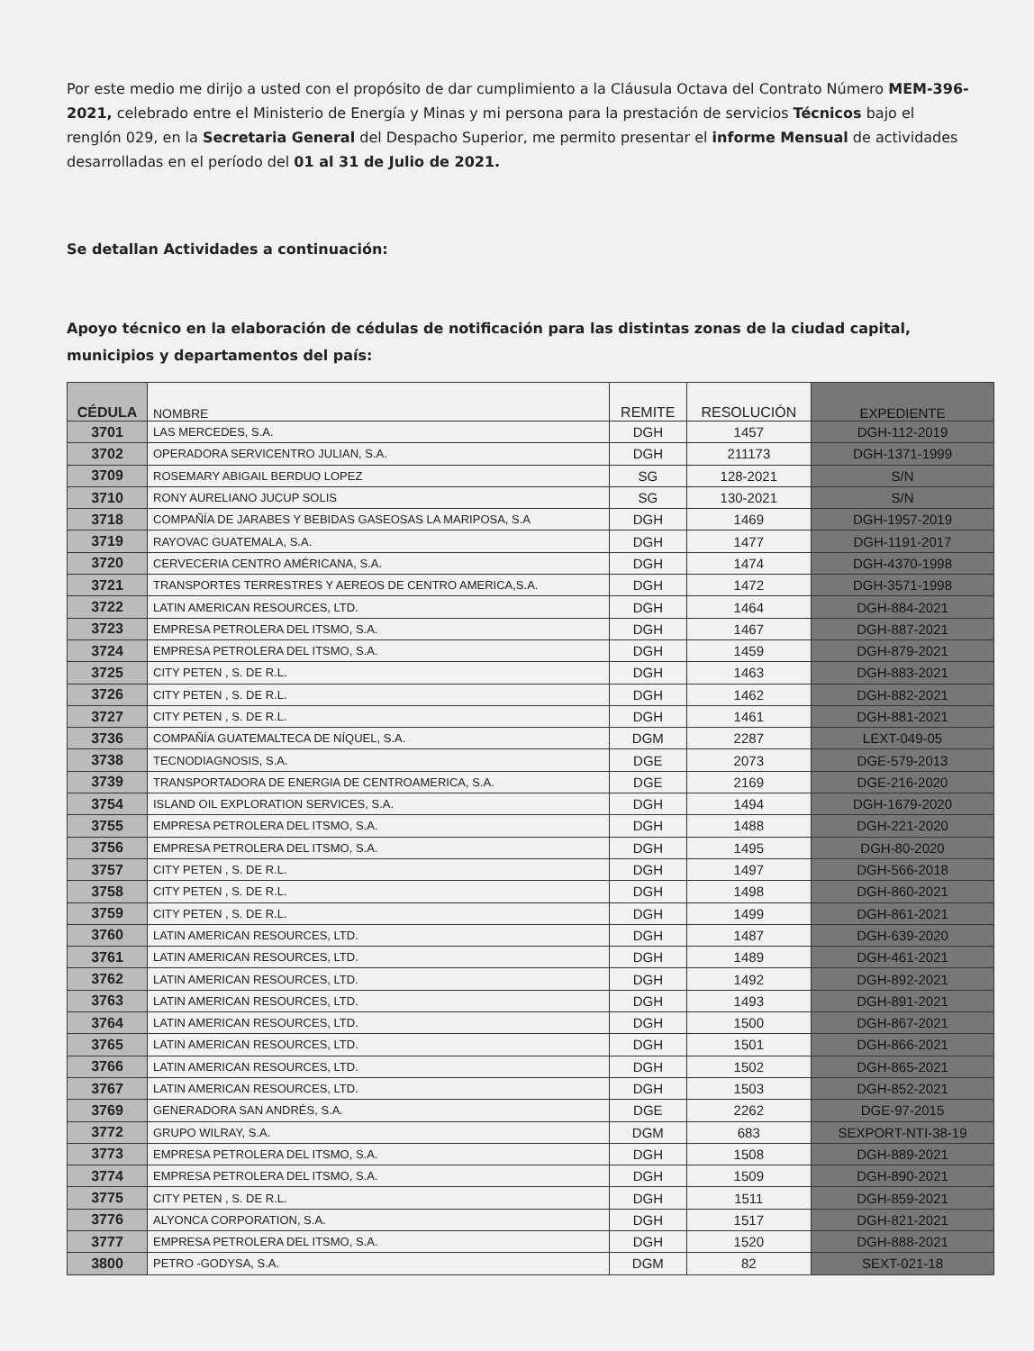Por este medio me dirijo a usted con el propósito de dar cumplimiento a la Cláusula Octava del Contrato Número MEM-396-2021, celebrado entre el Ministerio de Energía y Minas y mi persona para la prestación de servicios Técnicos bajo el renglón 029, en la Secretaria General del Despacho Superior, me permito presentar el informe Mensual de actividades desarrolladas en el período del 01 al 31 de Julio de 2021.
Se detallan Actividades a continuación:
Apoyo técnico en la elaboración de cédulas de notificación para las distintas zonas de la ciudad capital, municipios y departamentos del país:
| CÉDULA | NOMBRE | REMITE | RESOLUCIÓN | EXPEDIENTE |
| --- | --- | --- | --- | --- |
| 3701 | LAS MERCEDES, S.A. | DGH | 1457 | DGH-112-2019 |
| 3702 | OPERADORA SERVICENTRO JULIAN, S.A. | DGH | 211173 | DGH-1371-1999 |
| 3709 | ROSEMARY ABIGAIL BERDUO LOPEZ | SG | 128-2021 | S/N |
| 3710 | RONY AURELIANO JUCUP SOLIS | SG | 130-2021 | S/N |
| 3718 | COMPAÑÍA DE JARABES Y BEBIDAS GASEOSAS LA MARIPOSA, S.A | DGH | 1469 | DGH-1957-2019 |
| 3719 | RAYOVAC GUATEMALA, S.A. | DGH | 1477 | DGH-1191-2017 |
| 3720 | CERVECERIA CENTRO AMÉRICANA, S.A. | DGH | 1474 | DGH-4370-1998 |
| 3721 | TRANSPORTES TERRESTRES Y AEREOS DE CENTRO AMERICA,S.A. | DGH | 1472 | DGH-3571-1998 |
| 3722 | LATIN AMERICAN RESOURCES, LTD. | DGH | 1464 | DGH-884-2021 |
| 3723 | EMPRESA PETROLERA DEL ITSMO, S.A. | DGH | 1467 | DGH-887-2021 |
| 3724 | EMPRESA PETROLERA DEL ITSMO, S.A. | DGH | 1459 | DGH-879-2021 |
| 3725 | CITY PETEN , S. DE R.L. | DGH | 1463 | DGH-883-2021 |
| 3726 | CITY PETEN , S. DE R.L. | DGH | 1462 | DGH-882-2021 |
| 3727 | CITY PETEN , S. DE R.L. | DGH | 1461 | DGH-881-2021 |
| 3736 | COMPAÑÍA GUATEMALTECA DE NÍQUEL, S.A. | DGM | 2287 | LEXT-049-05 |
| 3738 | TECNODIAGNOSIS, S.A. | DGE | 2073 | DGE-579-2013 |
| 3739 | TRANSPORTADORA DE ENERGIA DE CENTROAMERICA, S.A. | DGE | 2169 | DGE-216-2020 |
| 3754 | ISLAND OIL EXPLORATION SERVICES, S.A. | DGH | 1494 | DGH-1679-2020 |
| 3755 | EMPRESA PETROLERA DEL ITSMO, S.A. | DGH | 1488 | DGH-221-2020 |
| 3756 | EMPRESA PETROLERA DEL ITSMO, S.A. | DGH | 1495 | DGH-80-2020 |
| 3757 | CITY PETEN , S. DE R.L. | DGH | 1497 | DGH-566-2018 |
| 3758 | CITY PETEN , S. DE R.L. | DGH | 1498 | DGH-860-2021 |
| 3759 | CITY PETEN , S. DE R.L. | DGH | 1499 | DGH-861-2021 |
| 3760 | LATIN AMERICAN RESOURCES, LTD. | DGH | 1487 | DGH-639-2020 |
| 3761 | LATIN AMERICAN RESOURCES, LTD. | DGH | 1489 | DGH-461-2021 |
| 3762 | LATIN AMERICAN RESOURCES, LTD. | DGH | 1492 | DGH-892-2021 |
| 3763 | LATIN AMERICAN RESOURCES, LTD. | DGH | 1493 | DGH-891-2021 |
| 3764 | LATIN AMERICAN RESOURCES, LTD. | DGH | 1500 | DGH-867-2021 |
| 3765 | LATIN AMERICAN RESOURCES, LTD. | DGH | 1501 | DGH-866-2021 |
| 3766 | LATIN AMERICAN RESOURCES, LTD. | DGH | 1502 | DGH-865-2021 |
| 3767 | LATIN AMERICAN RESOURCES, LTD. | DGH | 1503 | DGH-852-2021 |
| 3769 | GENERADORA SAN ANDRÉS, S.A. | DGE | 2262 | DGE-97-2015 |
| 3772 | GRUPO WILRAY, S.A. | DGM | 683 | SEXPORT-NTI-38-19 |
| 3773 | EMPRESA PETROLERA DEL ITSMO, S.A. | DGH | 1508 | DGH-889-2021 |
| 3774 | EMPRESA PETROLERA DEL ITSMO, S.A. | DGH | 1509 | DGH-890-2021 |
| 3775 | CITY PETEN , S. DE R.L. | DGH | 1511 | DGH-859-2021 |
| 3776 | ALYONCA CORPORATION, S.A. | DGH | 1517 | DGH-821-2021 |
| 3777 | EMPRESA PETROLERA DEL ITSMO, S.A. | DGH | 1520 | DGH-888-2021 |
| 3800 | PETRO -GODYSA, S.A. | DGM | 82 | SEXT-021-18 |